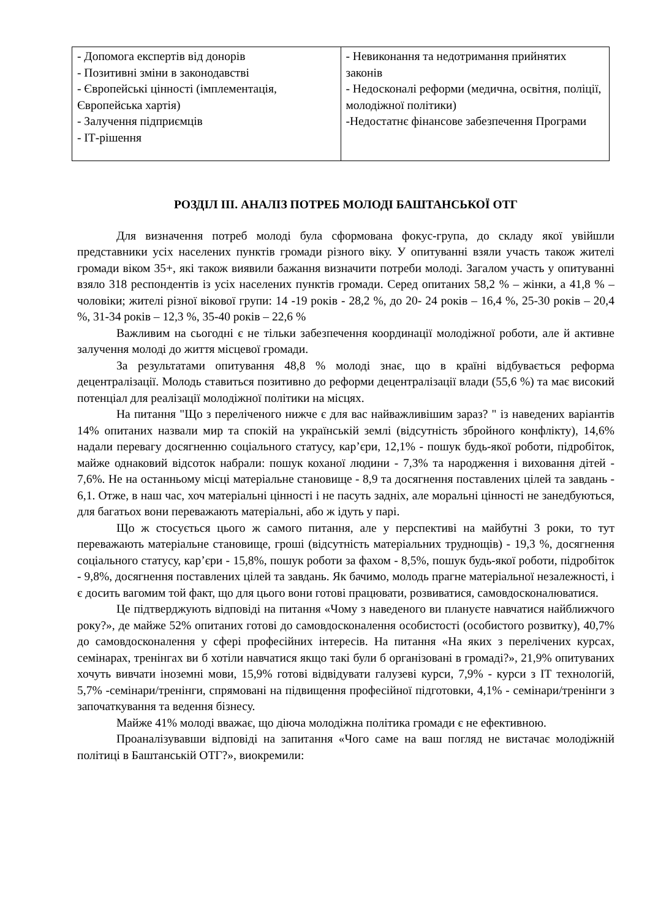| - Допомога експертів від донорів - Позитивні зміни в законодавстві - Європейські цінності (імплементація, Європейська хартія) - Залучення підприємців - ІТ-рішення | - Невиконання та недотримання прийнятих законів - Недосконалі реформи (медична, освітня, поліції, молодіжної політики) -Недостатнє фінансове забезпечення Програми |
РОЗДІЛ III. АНАЛІЗ ПОТРЕБ МОЛОДІ БАШТАНСЬКОЇ ОТГ
Для визначення потреб молоді була сформована фокус-група, до складу якої увійшли представники усіх населених пунктів громади різного віку. У опитуванні взяли участь також жителі громади віком 35+, які також виявили бажання визначити потреби молоді. Загалом участь у опитуванні взяло 318 респондентів із усіх населених пунктів громади. Серед опитаних 58,2 % – жінки, а 41,8 % – чоловіки; жителі різної вікової групи: 14 -19 років - 28,2 %, до 20- 24 років – 16,4 %, 25-30 років – 20,4 %, 31-34 років – 12,3 %, 35-40 років – 22,6 %
Важливим на сьогодні є не тільки забезпечення координації молодіжної роботи, але й активне залучення молоді до життя місцевої громади.
За результатами опитування 48,8 % молоді знає, що в країні відбувається реформа децентралізації. Молодь ставиться позитивно до реформи децентралізації влади (55,6 %) та має високий потенціал для реалізації молодіжної політики на місцях.
На питання "Що з переліченого нижче є для вас найважливішим зараз? " із наведених варіантів 14% опитаних назвали мир та спокій на українській землі (відсутність збройного конфлікту), 14,6% надали перевагу досягненню соціального статусу, кар’єри, 12,1% - пошук будь-якої роботи, підробіток, майже однаковий відсоток набрали: пошук коханої людини - 7,3% та народження і виховання дітей - 7,6%. Не на останньому місці матеріальне становище - 8,9 та досягнення поставлених цілей та завдань - 6,1. Отже, в наш час, хоч матеріальні цінності і не пасуть задніх, але моральні цінності не занедбуються, для багатьох вони переважають матеріальні, або ж ідуть у парі.
Що ж стосується цього ж самого питання, але у перспективі на майбутні 3 роки, то тут переважають матеріальне становище, гроші (відсутність матеріальних труднощів) - 19,3 %, досягнення соціального статусу, кар’єри - 15,8%, пошук роботи за фахом - 8,5%, пошук будь-якої роботи, підробіток - 9,8%, досягнення поставлених цілей та завдань. Як бачимо, молодь прагне матеріальної незалежності, і є досить вагомим той факт, що для цього вони готові працювати, розвиватися, самовдосконалюватися.
Це підтверджують відповіді на питання «Чому з наведеного ви плануєте навчатися найближчого року?», де майже 52% опитаних готові до самовдосконалення особистості (особистого розвитку), 40,7% до самовдосконалення у сфері професійних інтересів. На питання «На яких з перелічених курсах, семінарах, тренінгах ви б хотіли навчатися якщо такі були б організовані в громаді?», 21,9% опитуваних хочуть вивчати іноземні мови, 15,9% готові відвідувати галузеві курси, 7,9% - курси з ІТ технологій, 5,7% -семінари/тренінги, спрямовані на підвищення професійної підготовки, 4,1% - семінари/тренінги з започаткування та ведення бізнесу.
Майже 41% молоді вважає, що діюча молодіжна політика громади є не ефективною.
Проаналізувавши відповіді на запитання «Чого саме на ваш погляд не вистачає молодіжній політиці в Баштанській ОТГ?», виокремили: